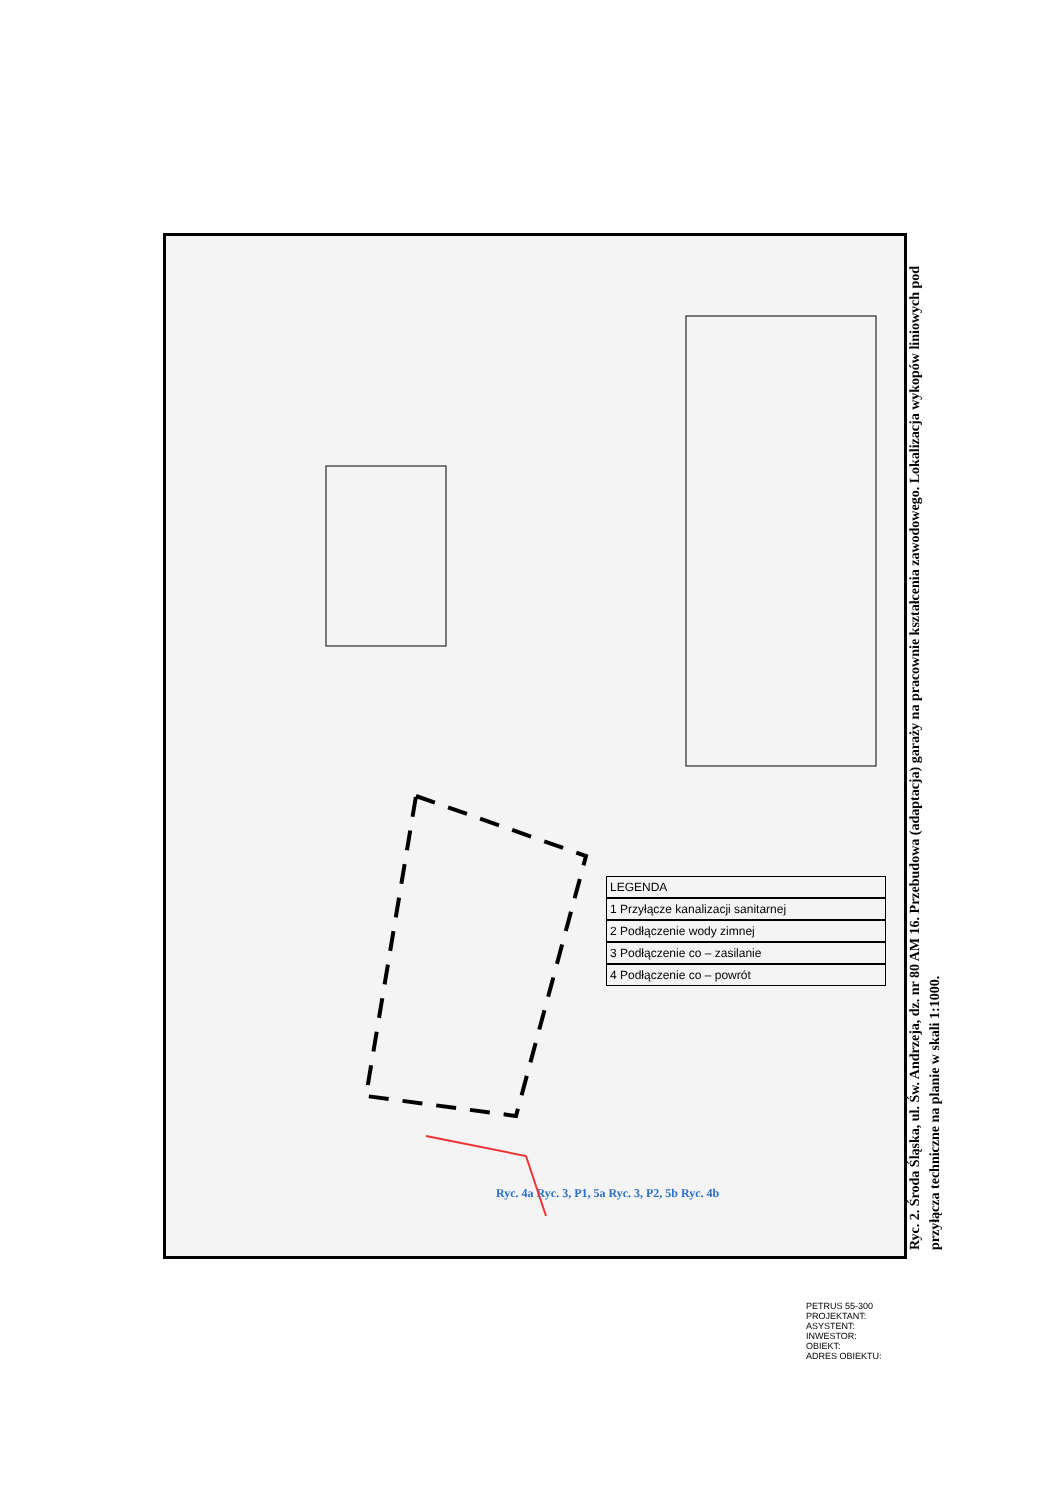LEGENDA
1 Przyłącze kanalizacji sanitarnej
2 Podłączenie wody zimnej
3 Podłączenie co – zasilanie
4 Podłączenie co – powrót
Ryc. 4a Ryc. 3, P1, 5a Ryc. 3, P2, 5b Ryc. 4b
PETRUS 55-300
PROJEKTANT:
ASYSTENT:
INWESTOR:
OBIEKT:
ADRES OBIEKTU:
Ryc. 2. Środa Śląska, ul. Św. Andrzeja, dz. nr 80 AM 16. Przebudowa (adaptacja) garaży na pracownie kształcenia zawodowego. Lokalizacja wykopów liniowych pod przyłącza techniczne na planie w skali 1:1000.